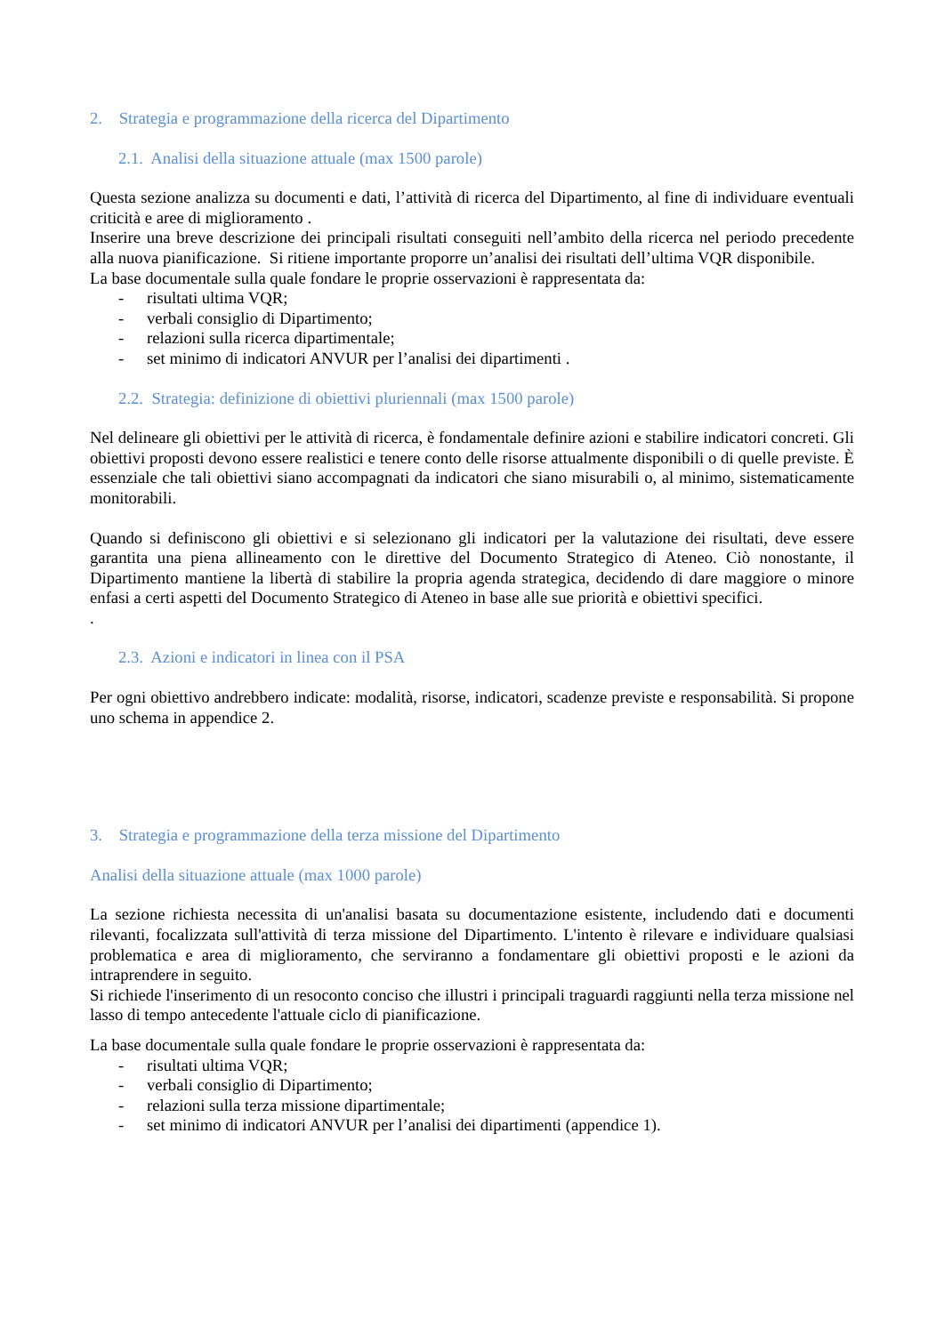2. Strategia e programmazione della ricerca del Dipartimento
2.1. Analisi della situazione attuale (max 1500 parole)
Questa sezione analizza su documenti e dati, l’attività di ricerca del Dipartimento, al fine di individuare eventuali criticità e aree di miglioramento .
Inserire una breve descrizione dei principali risultati conseguiti nell’ambito della ricerca nel periodo precedente alla nuova pianificazione. Si ritiene importante proporre un’analisi dei risultati dell’ultima VQR disponibile.
La base documentale sulla quale fondare le proprie osservazioni è rappresentata da:
- risultati ultima VQR;
- verbali consiglio di Dipartimento;
- relazioni sulla ricerca dipartimentale;
- set minimo di indicatori ANVUR per l’analisi dei dipartimenti .
2.2. Strategia: definizione di obiettivi pluriennali (max 1500 parole)
Nel delineare gli obiettivi per le attività di ricerca, è fondamentale definire azioni e stabilire indicatori concreti. Gli obiettivi proposti devono essere realistici e tenere conto delle risorse attualmente disponibili o di quelle previste. È essenziale che tali obiettivi siano accompagnati da indicatori che siano misurabili o, al minimo, sistematicamente monitorabili.
Quando si definiscono gli obiettivi e si selezionano gli indicatori per la valutazione dei risultati, deve essere garantita una piena allineamento con le direttive del Documento Strategico di Ateneo. Ciò nonostante, il Dipartimento mantiene la libertà di stabilire la propria agenda strategica, decidendo di dare maggiore o minore enfasi a certi aspetti del Documento Strategico di Ateneo in base alle sue priorità e obiettivi specifici.
.
2.3. Azioni e indicatori in linea con il PSA
Per ogni obiettivo andrebbero indicate: modalità, risorse, indicatori, scadenze previste e responsabilità. Si propone uno schema in appendice 2.
3. Strategia e programmazione della terza missione del Dipartimento
Analisi della situazione attuale (max 1000 parole)
La sezione richiesta necessita di un'analisi basata su documentazione esistente, includendo dati e documenti rilevanti, focalizzata sull'attività di terza missione del Dipartimento. L'intento è rilevare e individuare qualsiasi problematica e area di miglioramento, che serviranno a fondamentare gli obiettivi proposti e le azioni da intraprendere in seguito.
Si richiede l'inserimento di un resoconto conciso che illustri i principali traguardi raggiunti nella terza missione nel lasso di tempo antecedente l'attuale ciclo di pianificazione.
La base documentale sulla quale fondare le proprie osservazioni è rappresentata da:
- risultati ultima VQR;
- verbali consiglio di Dipartimento;
- relazioni sulla terza missione dipartimentale;
- set minimo di indicatori ANVUR per l’analisi dei dipartimenti (appendice 1).